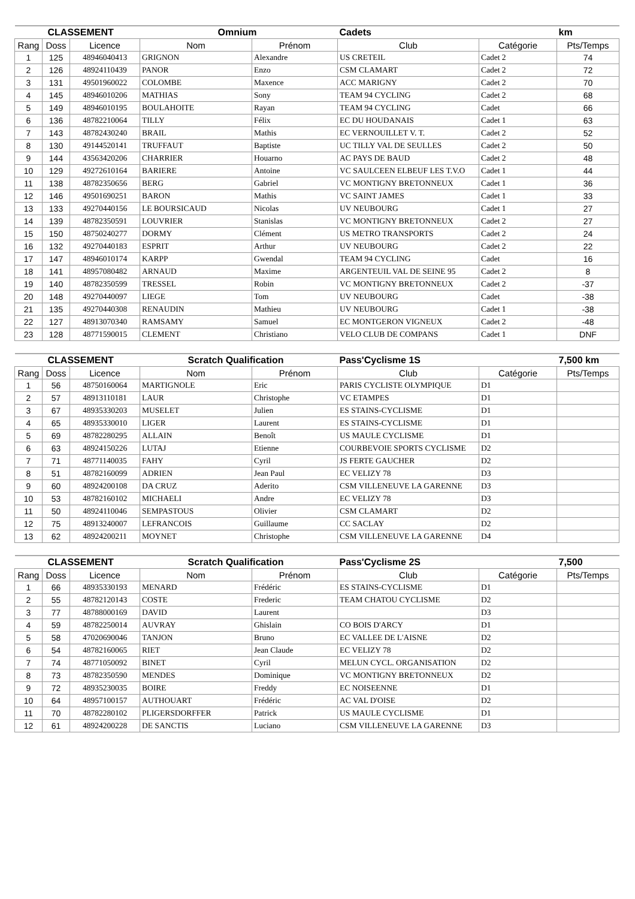| CLASSEMENT | | | Omnium | | Cadets | | km |
| Rang | Doss | Licence | Nom | Prénom | Club | Catégorie | Pts/Temps |
| 1 | 125 | 48946040413 | GRIGNON | Alexandre | US CRETEIL | Cadet 2 | 74 |
| 2 | 126 | 48924110439 | PANOR | Enzo | CSM CLAMART | Cadet 2 | 72 |
| 3 | 131 | 49501960022 | COLOMBE | Maxence | ACC MARIGNY | Cadet 2 | 70 |
| 4 | 145 | 48946010206 | MATHIAS | Sony | TEAM 94 CYCLING | Cadet 2 | 68 |
| 5 | 149 | 48946010195 | BOULAHOITE | Rayan | TEAM 94 CYCLING | Cadet | 66 |
| 6 | 136 | 48782210064 | TILLY | Félix | EC DU HOUDANAIS | Cadet 1 | 63 |
| 7 | 143 | 48782430240 | BRAIL | Mathis | EC VERNOUILLET V. T. | Cadet 2 | 52 |
| 8 | 130 | 49144520141 | TRUFFAUT | Baptiste | UC TILLY VAL DE SEULLES | Cadet 2 | 50 |
| 9 | 144 | 43563420206 | CHARRIER | Houarno | AC PAYS DE BAUD | Cadet 2 | 48 |
| 10 | 129 | 49272610164 | BARIERE | Antoine | VC SAULCEEN ELBEUF LES T.V.O | Cadet 1 | 44 |
| 11 | 138 | 48782350656 | BERG | Gabriel | VC MONTIGNY BRETONNEUX | Cadet 1 | 36 |
| 12 | 146 | 49501690251 | BARON | Mathis | VC SAINT JAMES | Cadet 1 | 33 |
| 13 | 133 | 49270440156 | LE BOURSICAUD | Nicolas | UV NEUBOURG | Cadet 1 | 27 |
| 14 | 139 | 48782350591 | LOUVRIER | Stanislas | VC MONTIGNY BRETONNEUX | Cadet 2 | 27 |
| 15 | 150 | 48750240277 | DORMY | Clément | US METRO TRANSPORTS | Cadet 2 | 24 |
| 16 | 132 | 49270440183 | ESPRIT | Arthur | UV NEUBOURG | Cadet 2 | 22 |
| 17 | 147 | 48946010174 | KARPP | Gwendal | TEAM 94 CYCLING | Cadet | 16 |
| 18 | 141 | 48957080482 | ARNAUD | Maxime | ARGENTEUIL VAL DE SEINE 95 | Cadet 2 | 8 |
| 19 | 140 | 48782350599 | TRESSEL | Robin | VC MONTIGNY BRETONNEUX | Cadet 2 | -37 |
| 20 | 148 | 49270440097 | LIEGE | Tom | UV NEUBOURG | Cadet | -38 |
| 21 | 135 | 49270440308 | RENAUDIN | Mathieu | UV NEUBOURG | Cadet 1 | -38 |
| 22 | 127 | 48913070340 | RAMSAMY | Samuel | EC MONTGERON VIGNEUX | Cadet 2 | -48 |
| 23 | 128 | 48771590015 | CLEMENT | Christiano | VELO CLUB DE COMPANS | Cadet 1 | DNF |
| CLASSEMENT | | | Scratch Qualification | | Pass'Cyclisme 1S | | 7,500 km |
| Rang | Doss | Licence | Nom | Prénom | Club | Catégorie | Pts/Temps |
| 1 | 56 | 48750160064 | MARTIGNOLE | Eric | PARIS CYCLISTE OLYMPIQUE | D1 | |
| 2 | 57 | 48913110181 | LAUR | Christophe | VC ETAMPES | D1 | |
| 3 | 67 | 48935330203 | MUSELET | Julien | ES STAINS-CYCLISME | D1 | |
| 4 | 65 | 48935330010 | LIGER | Laurent | ES STAINS-CYCLISME | D1 | |
| 5 | 69 | 48782280295 | ALLAIN | Benoît | US MAULE CYCLISME | D1 | |
| 6 | 63 | 48924150226 | LUTAJ | Etienne | COURBEVOIE SPORTS CYCLISME | D2 | |
| 7 | 71 | 48771140035 | FAHY | Cyril | JS FERTE GAUCHER | D2 | |
| 8 | 51 | 48782160099 | ADRIEN | Jean Paul | EC VELIZY 78 | D3 | |
| 9 | 60 | 48924200108 | DA CRUZ | Aderito | CSM VILLENEUVE LA GARENNE | D3 | |
| 10 | 53 | 48782160102 | MICHAELI | Andre | EC VELIZY 78 | D3 | |
| 11 | 50 | 48924110046 | SEMPASTOUS | Olivier | CSM CLAMART | D2 | |
| 12 | 75 | 48913240007 | LEFRANCOIS | Guillaume | CC SACLAY | D2 | |
| 13 | 62 | 48924200211 | MOYNET | Christophe | CSM VILLENEUVE LA GARENNE | D4 | |
| CLASSEMENT | | | Scratch Qualification | | Pass'Cyclisme 2S | | 7,500 |
| Rang | Doss | Licence | Nom | Prénom | Club | Catégorie | Pts/Temps |
| 1 | 66 | 48935330193 | MENARD | Frédéric | ES STAINS-CYCLISME | D1 | |
| 2 | 55 | 48782120143 | COSTE | Frederic | TEAM CHATOU CYCLISME | D2 | |
| 3 | 77 | 48788000169 | DAVID | Laurent | | D3 | |
| 4 | 59 | 48782250014 | AUVRAY | Ghislain | CO BOIS D'ARCY | D1 | |
| 5 | 58 | 47020690046 | TANJON | Bruno | EC VALLEE DE L'AISNE | D2 | |
| 6 | 54 | 48782160065 | RIET | Jean Claude | EC VELIZY 78 | D2 | |
| 7 | 74 | 48771050092 | BINET | Cyril | MELUN CYCL. ORGANISATION | D2 | |
| 8 | 73 | 48782350590 | MENDES | Dominique | VC MONTIGNY BRETONNEUX | D2 | |
| 9 | 72 | 48935230035 | BOIRE | Freddy | EC NOISEENNE | D1 | |
| 10 | 64 | 48957100157 | AUTHOUART | Frédéric | AC VAL D'OISE | D2 | |
| 11 | 70 | 48782280102 | PLIGERSDORFFER | Patrick | US MAULE CYCLISME | D1 | |
| 12 | 61 | 48924200228 | DE SANCTIS | Luciano | CSM VILLENEUVE LA GARENNE | D3 | |